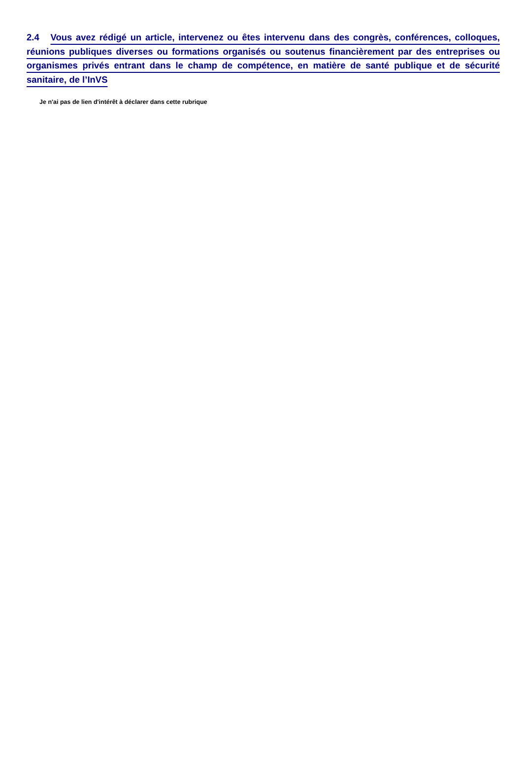2.4 Vous avez rédigé un article, intervenez ou êtes intervenu dans des congrès, conférences, colloques, réunions publiques diverses ou formations organisés ou soutenus financièrement par des entreprises ou organismes privés entrant dans le champ de compétence, en matière de santé publique et de sécurité sanitaire, de l’InVS
Je n'ai pas de lien d'intérêt à déclarer dans cette rubrique